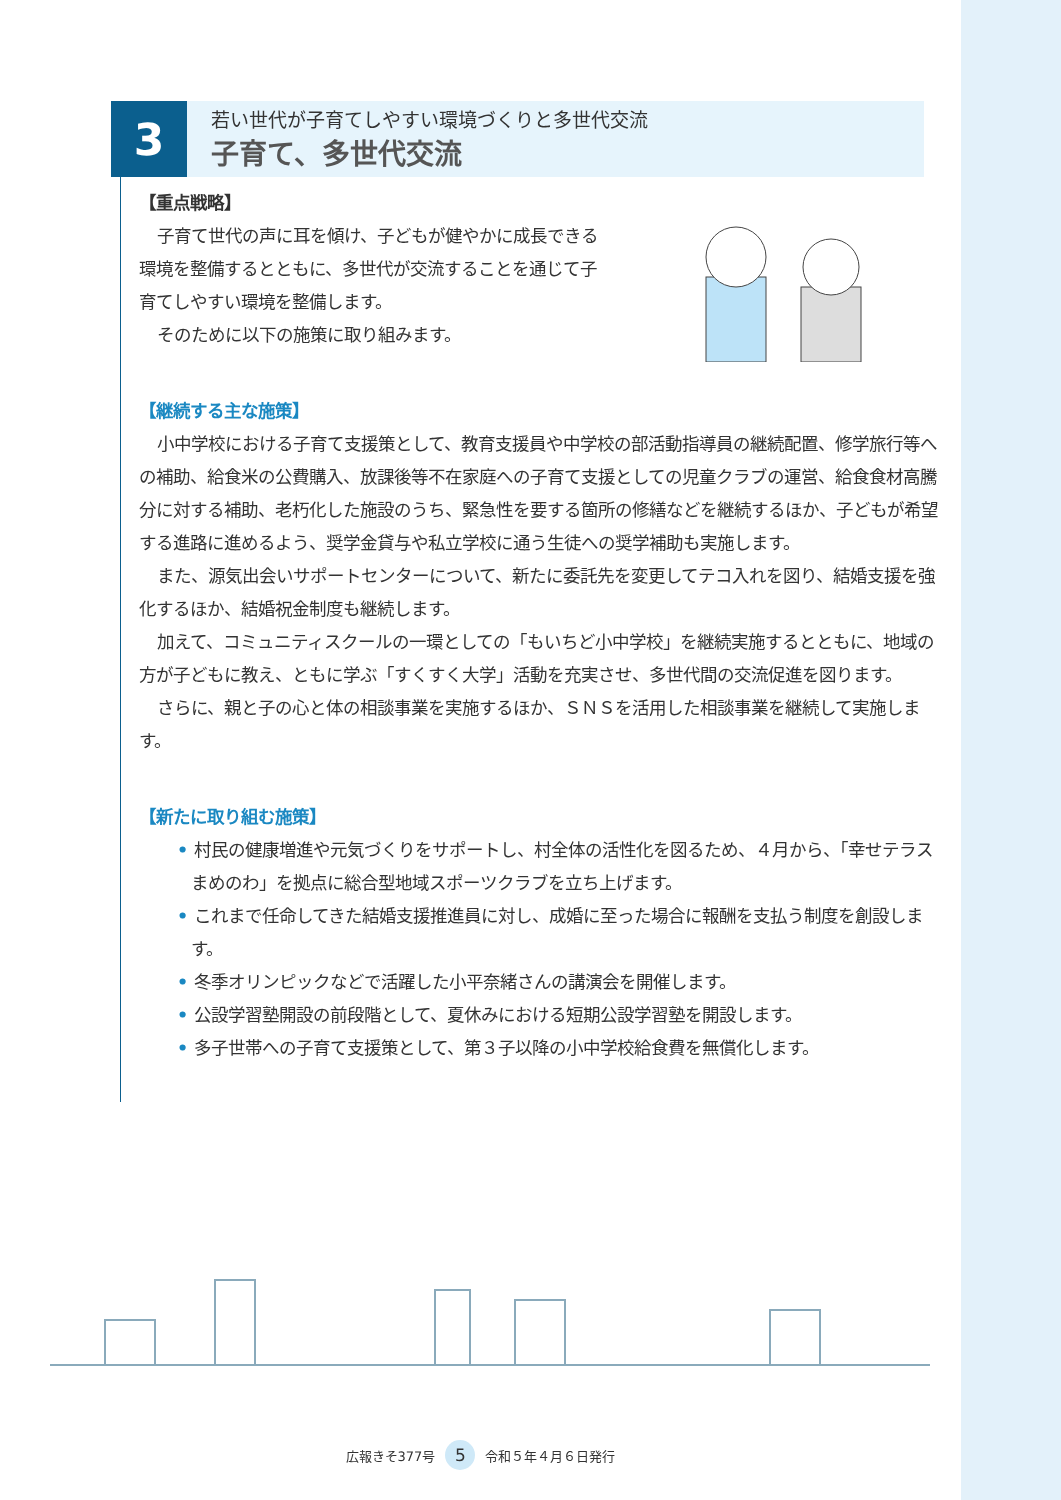3
若い世代が子育てしやすい環境づくりと多世代交流
子育て、多世代交流
【重点戦略】
子育て世代の声に耳を傾け、子どもが健やかに成長できる環境を整備するとともに、多世代が交流することを通じて子育てしやすい環境を整備します。
そのために以下の施策に取り組みます。
【継続する主な施策】
小中学校における子育て支援策として、教育支援員や中学校の部活動指導員の継続配置、修学旅行等への補助、給食米の公費購入、放課後等不在家庭への子育て支援としての児童クラブの運営、給食食材高騰分に対する補助、老朽化した施設のうち、緊急性を要する箇所の修繕などを継続するほか、子どもが希望する進路に進めるよう、奨学金貸与や私立学校に通う生徒への奨学補助も実施します。
また、源気出会いサポートセンターについて、新たに委託先を変更してテコ入れを図り、結婚支援を強化するほか、結婚祝金制度も継続します。
加えて、コミュニティスクールの一環としての「もいちど小中学校」を継続実施するとともに、地域の方が子どもに教え、ともに学ぶ「すくすく大学」活動を充実させ、多世代間の交流促進を図ります。
さらに、親と子の心と体の相談事業を実施するほか、ＳＮＳを活用した相談事業を継続して実施します。
【新たに取り組む施策】
• 村民の健康増進や元気づくりをサポートし、村全体の活性化を図るため、４月から、「幸せテラス　まめのわ」を拠点に総合型地域スポーツクラブを立ち上げます。
• これまで任命してきた結婚支援推進員に対し、成婚に至った場合に報酬を支払う制度を創設します。
• 冬季オリンピックなどで活躍した小平奈緒さんの講演会を開催します。
• 公設学習塾開設の前段階として、夏休みにおける短期公設学習塾を開設します。
• 多子世帯への子育て支援策として、第３子以降の小中学校給食費を無償化します。
広報きそ377号 5 令和５年４月６日発行